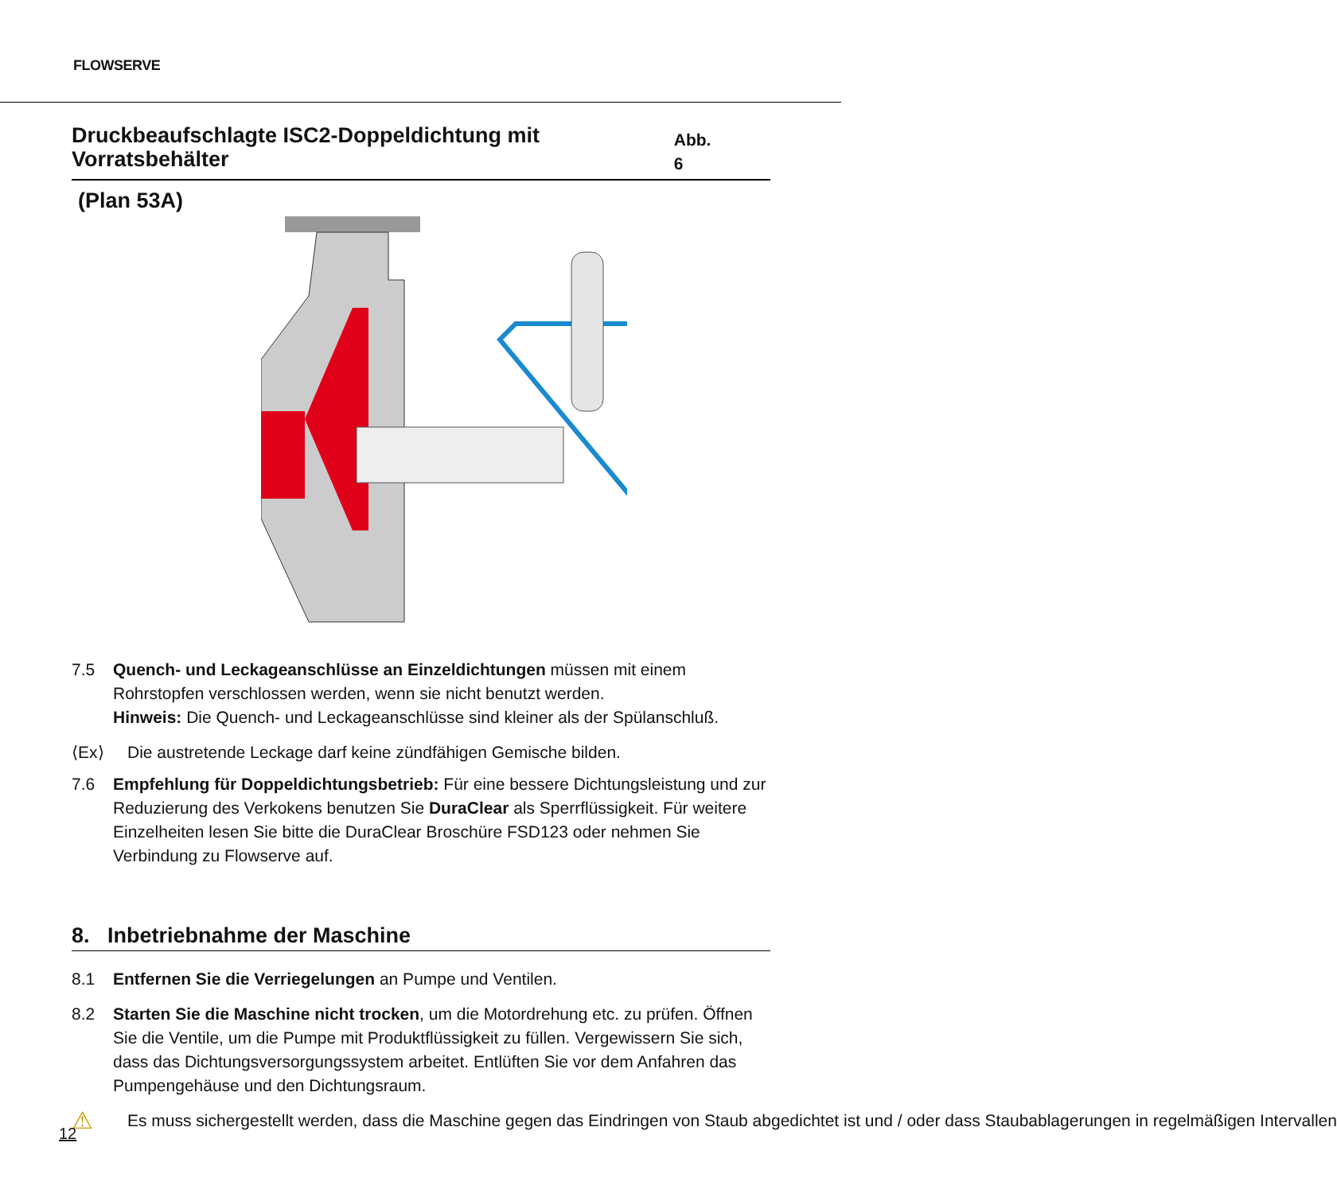FLOWSERVE
Druckbeaufschlagte ISC2-Doppeldichtung mit Vorratsbehälter Abb. 6
(Plan 53A)
7.5 Quench- und Leckageanschlüsse an Einzeldichtungen müssen mit einem Rohrstopfen verschlossen werden, wenn sie nicht benutzt werden.
Hinweis: Die Quench- und Leckageanschlüsse sind kleiner als der Spülanschluß.
⟨Ex⟩
Die austretende Leckage darf keine zündfähigen Gemische bilden.
7.6 Empfehlung für Doppeldichtungsbetrieb: Für eine bessere Dichtungsleistung und zur Reduzierung des Verkokens benutzen Sie DuraClear als Sperrflüssigkeit. Für weitere Einzelheiten lesen Sie bitte die DuraClear Broschüre FSD123 oder nehmen Sie Verbindung zu Flowserve auf.
8. Inbetriebnahme der Maschine
8.1 Entfernen Sie die Verriegelungen an Pumpe und Ventilen.
8.2 Starten Sie die Maschine nicht trocken, um die Motordrehung etc. zu prüfen. Öffnen Sie die Ventile, um die Pumpe mit Produktflüssigkeit zu füllen. Vergewissern Sie sich, dass das Dichtungsversorgungssystem arbeitet. Entlüften Sie vor dem Anfahren das Pumpengehäuse und den Dichtungsraum.
⚠
Es muss sichergestellt werden, dass die Maschine gegen das Eindringen von Staub abgedichtet ist und / oder dass Staubablagerungen in regelmäßigen Intervallen
12